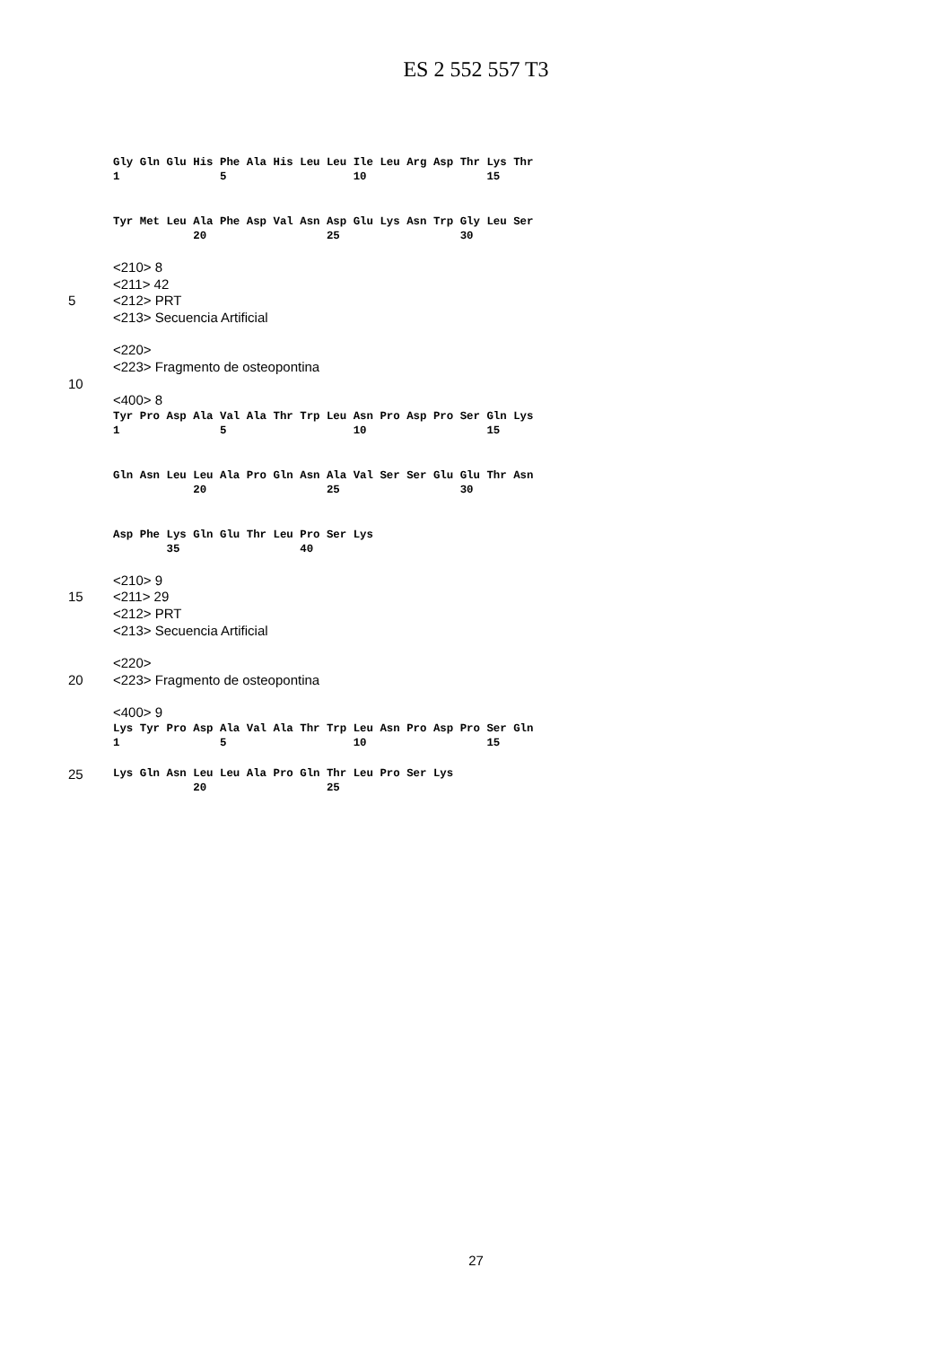ES 2 552 557 T3
Gly Gln Glu His Phe Ala His Leu Leu Ile Leu Arg Asp Thr Lys Thr
1               5                   10                  15
Tyr Met Leu Ala Phe Asp Val Asn Asp Glu Lys Asn Trp Gly Leu Ser
            20                  25                  30
<210> 8
<211> 42
5 <212> PRT
<213> Secuencia Artificial
<220>
<223> Fragmento de osteopontina
10
<400> 8
Tyr Pro Asp Ala Val Ala Thr Trp Leu Asn Pro Asp Pro Ser Gln Lys
1               5                   10                  15
Gln Asn Leu Leu Ala Pro Gln Asn Ala Val Ser Ser Glu Glu Thr Asn
            20                  25                  30
Asp Phe Lys Gln Glu Thr Leu Pro Ser Lys
        35                  40
<210> 9
15 <211> 29
<212> PRT
<213> Secuencia Artificial
<220>
20 <223> Fragmento de osteopontina
<400> 9
Lys Tyr Pro Asp Ala Val Ala Thr Trp Leu Asn Pro Asp Pro Ser Gln
1               5                   10                  15
25
Lys Gln Asn Leu Leu Ala Pro Gln Thr Leu Pro Ser Lys
            20                  25
27